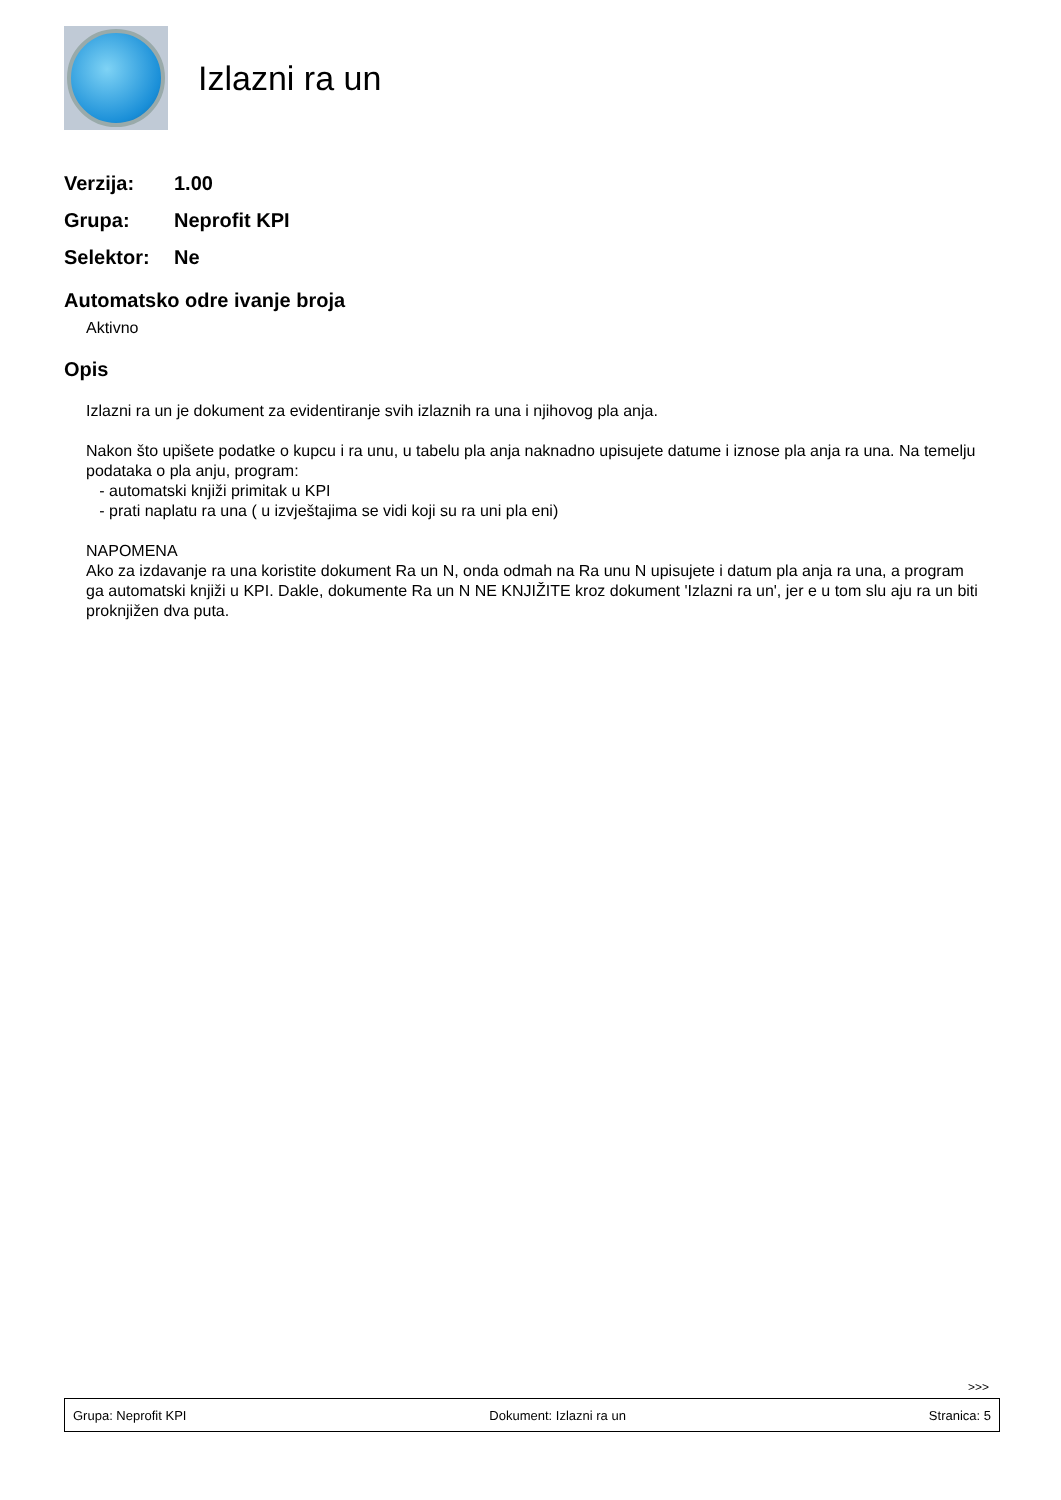Izlazni ra un
Verzija: 1.00
Grupa: Neprofit KPI
Selektor: Ne
Automatsko odre ivanje broja
Aktivno
Opis
Izlazni ra un je dokument za evidentiranje svih izlaznih ra una i njihovog pla anja.
Nakon što upišete podatke o kupcu i ra unu, u tabelu pla anja naknadno upisujete datume i iznose pla anja ra una. Na temelju podataka o pla anju, program:
- automatski knjiži primitak u KPI
- prati naplatu ra una ( u izvještajima se vidi koji su ra uni pla eni)
NAPOMENA
Ako za izdavanje ra una koristite dokument Ra un N, onda odmah na Ra unu N upisujete i datum pla anja ra una, a program ga automatski knjiži u KPI. Dakle, dokumente Ra un N NE KNJIŽITE kroz dokument 'Izlazni ra un', jer e u tom slu aju ra un biti proknjižen dva puta.
>>>
Grupa: Neprofit KPI Dokument: Izlazni ra un Stranica: 5